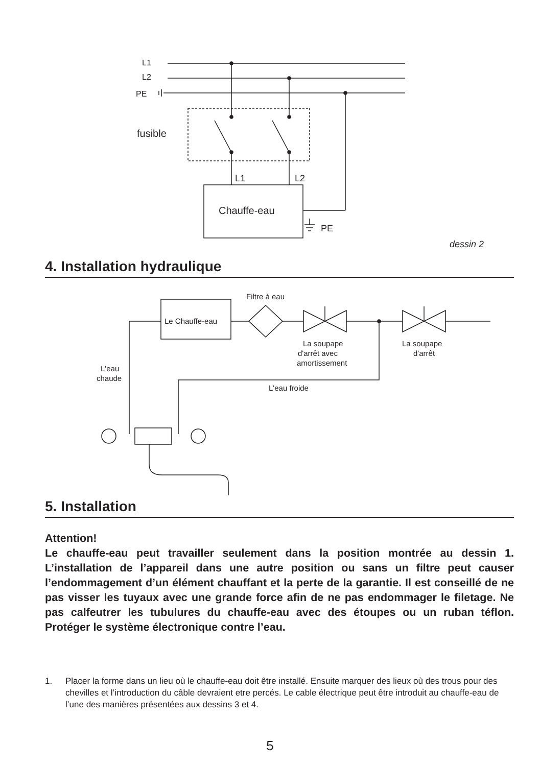L1
L2
PE
fusible
L1
L2
Chauffe-eau
PE
Filtre à eau
Le Chauffe-eau
La soupape
d'arrêt avec
amortissement
La soupape
d'arrêt
L'eau
chaude
L'eau froide
dessin 2
4. Installation hydraulique
5. Installation
Attention!
Le chauffe-eau peut travailler seulement dans la position montrée au dessin 1. L’installation de l’appareil dans une autre position ou sans un filtre peut causer l’endommagement d’un élément chauffant et la perte de la garantie. Il est conseillé de ne pas visser les tuyaux avec une grande force afin de ne pas endommager le filetage. Ne pas calfeutrer les tubulures du chauffe-eau avec des étoupes ou un ruban téflon. Protéger le système électronique contre l’eau.
1. Placer la forme dans un lieu où le chauffe-eau doit être installé. Ensuite marquer des lieux où des trous pour des chevilles et l’introduction du câble devraient etre percés. Le cable électrique peut être introduit au chauffe-eau de l’une des manières présentées aux dessins 3 et 4.
5